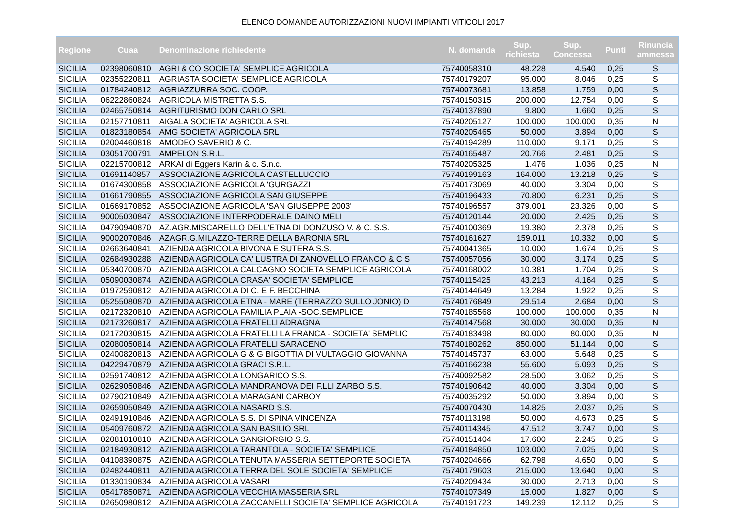ELENCO DOMANDE AUTORIZZAZIONI NUOVI IMPIANTI VITICOLI 2017
| Regione | Cuaa | Denominazione richiedente | N. domanda | Sup. richiesta | Sup. Concessa | Punti | Rinuncia ammessa |
| --- | --- | --- | --- | --- | --- | --- | --- |
| SICILIA | 02398060810 | AGRI & CO SOCIETA' SEMPLICE AGRICOLA | 75740058310 | 48.228 | 4.540 | 0,25 | S |
| SICILIA | 02355220811 | AGRIASTA SOCIETA' SEMPLICE AGRICOLA | 75740179207 | 95.000 | 8.046 | 0,25 | S |
| SICILIA | 01784240812 | AGRIAZZURRA SOC. COOP. | 75740073681 | 13.858 | 1.759 | 0,00 | S |
| SICILIA | 06222860824 | AGRICOLA MISTRETTA S.S. | 75740150315 | 200.000 | 12.754 | 0,00 | S |
| SICILIA | 02465750814 | AGRITURISMO DON CARLO SRL | 75740137890 | 9.800 | 1.660 | 0,25 | S |
| SICILIA | 02157710811 | AIGALA SOCIETA' AGRICOLA SRL | 75740205127 | 100.000 | 100.000 | 0,35 | N |
| SICILIA | 01823180854 | AMG SOCIETA' AGRICOLA SRL | 75740205465 | 50.000 | 3.894 | 0,00 | S |
| SICILIA | 02004460818 | AMODEO SAVERIO & C. | 75740194289 | 110.000 | 9.171 | 0,25 | S |
| SICILIA | 03051700791 | AMPELON S.R.L. | 75740165487 | 20.766 | 2.481 | 0,25 | S |
| SICILIA | 02215700812 | ARKAI di Eggers Karin & c. S.n.c. | 75740205325 | 1.476 | 1.036 | 0,25 | N |
| SICILIA | 01691140857 | ASSOCIAZIONE AGRICOLA CASTELLUCCIO | 75740199163 | 164.000 | 13.218 | 0,25 | S |
| SICILIA | 01674300858 | ASSOCIAZIONE AGRICOLA 'GURGAZZI | 75740173069 | 40.000 | 3.304 | 0,00 | S |
| SICILIA | 01661790855 | ASSOCIAZIONE AGRICOLA SAN GIUSEPPE | 75740196433 | 70.800 | 6.231 | 0,25 | S |
| SICILIA | 01669170852 | ASSOCIAZIONE AGRICOLA 'SAN GIUSEPPE 2003' | 75740196557 | 379.001 | 23.326 | 0,00 | S |
| SICILIA | 90005030847 | ASSOCIAZIONE INTERPODERALE DAINO MELI | 75740120144 | 20.000 | 2.425 | 0,25 | S |
| SICILIA | 04790940870 | AZ.AGR.MISCARELLO DELL'ETNA DI DONZUSO V. & C. S.S. | 75740100369 | 19.380 | 2.378 | 0,25 | S |
| SICILIA | 90002070846 | AZAGR.G.MILAZZO-TERRE DELLA BARONIA SRL | 75740161627 | 159.011 | 10.332 | 0,00 | S |
| SICILIA | 02663640841 | AZIENDA AGRICOLA BIVONA E SUTERA S.S. | 75740041365 | 10.000 | 1.674 | 0,25 | S |
| SICILIA | 02684930288 | AZIENDA AGRICOLA CA' LUSTRA DI ZANOVELLO FRANCO & C S | 75740057056 | 30.000 | 3.174 | 0,25 | S |
| SICILIA | 05340700870 | AZIENDA AGRICOLA CALCAGNO SOCIETA SEMPLICE AGRICOLA | 75740168002 | 10.381 | 1.704 | 0,25 | S |
| SICILIA | 05090030874 | AZIENDA AGRICOLA CRASA' SOCIETA' SEMPLICE | 75740115425 | 43.213 | 4.164 | 0,25 | S |
| SICILIA | 01972590812 | AZIENDA AGRICOLA DI C. E F. BECCHINA | 75740144649 | 13.284 | 1.922 | 0,25 | S |
| SICILIA | 05255080870 | AZIENDA AGRICOLA ETNA - MARE (TERRAZZO SULLO JONIO) D | 75740176849 | 29.514 | 2.684 | 0,00 | S |
| SICILIA | 02172320810 | AZIENDA AGRICOLA FAMILIA PLAIA -SOC.SEMPLICE | 75740185568 | 100.000 | 100.000 | 0,35 | N |
| SICILIA | 02173260817 | AZIENDA AGRICOLA FRATELLI ADRAGNA | 75740147568 | 30.000 | 30.000 | 0,35 | N |
| SICILIA | 02172030815 | AZIENDA AGRICOLA FRATELLI LA FRANCA - SOCIETA' SEMPLIC | 75740183498 | 80.000 | 80.000 | 0,35 | N |
| SICILIA | 02080050814 | AZIENDA AGRICOLA FRATELLI SARACENO | 75740180262 | 850.000 | 51.144 | 0,00 | S |
| SICILIA | 02400820813 | AZIENDA AGRICOLA G & G BIGOTTIA DI VULTAGGIO GIOVANNA | 75740145737 | 63.000 | 5.648 | 0,25 | S |
| SICILIA | 04229470879 | AZIENDA AGRICOLA GRACI S.R.L. | 75740166238 | 55.600 | 5.093 | 0,25 | S |
| SICILIA | 02591740812 | AZIENDA AGRICOLA LONGARICO S.S. | 75740092582 | 28.500 | 3.062 | 0,25 | S |
| SICILIA | 02629050846 | AZIENDA AGRICOLA MANDRANOVA DEI F.LLI ZARBO S.S. | 75740190642 | 40.000 | 3.304 | 0,00 | S |
| SICILIA | 02790210849 | AZIENDA AGRICOLA MARAGANI CARBOY | 75740035292 | 50.000 | 3.894 | 0,00 | S |
| SICILIA | 02659050849 | AZIENDA AGRICOLA NASARD S.S. | 75740070430 | 14.825 | 2.037 | 0,25 | S |
| SICILIA | 02491910846 | AZIENDA AGRICOLA S.S. DI SPINA VINCENZA | 75740113198 | 50.000 | 4.673 | 0,25 | S |
| SICILIA | 05409760872 | AZIENDA AGRICOLA SAN BASILIO SRL | 75740114345 | 47.512 | 3.747 | 0,00 | S |
| SICILIA | 02081810810 | AZIENDA AGRICOLA SANGIORGIO S.S. | 75740151404 | 17.600 | 2.245 | 0,25 | S |
| SICILIA | 02184930812 | AZIENDA AGRICOLA TARANTOLA - SOCIETA' SEMPLICE | 75740184850 | 103.000 | 7.025 | 0,00 | S |
| SICILIA | 04108390875 | AZIENDA AGRICOLA TENUTA MASSERIA SETTEPORTE SOCIETA | 75740204666 | 62.798 | 4.650 | 0,00 | S |
| SICILIA | 02482440811 | AZIENDA AGRICOLA TERRA DEL SOLE SOCIETA' SEMPLICE | 75740179603 | 215.000 | 13.640 | 0,00 | S |
| SICILIA | 01330190834 | AZIENDA AGRICOLA VASARI | 75740209434 | 30.000 | 2.713 | 0,00 | S |
| SICILIA | 05417850871 | AZIENDA AGRICOLA VECCHIA MASSERIA SRL | 75740107349 | 15.000 | 1.827 | 0,00 | S |
| SICILIA | 02650980812 | AZIENDA AGRICOLA ZACCANELLI SOCIETA' SEMPLICE AGRICOLA | 75740191723 | 149.239 | 12.112 | 0,25 | S |